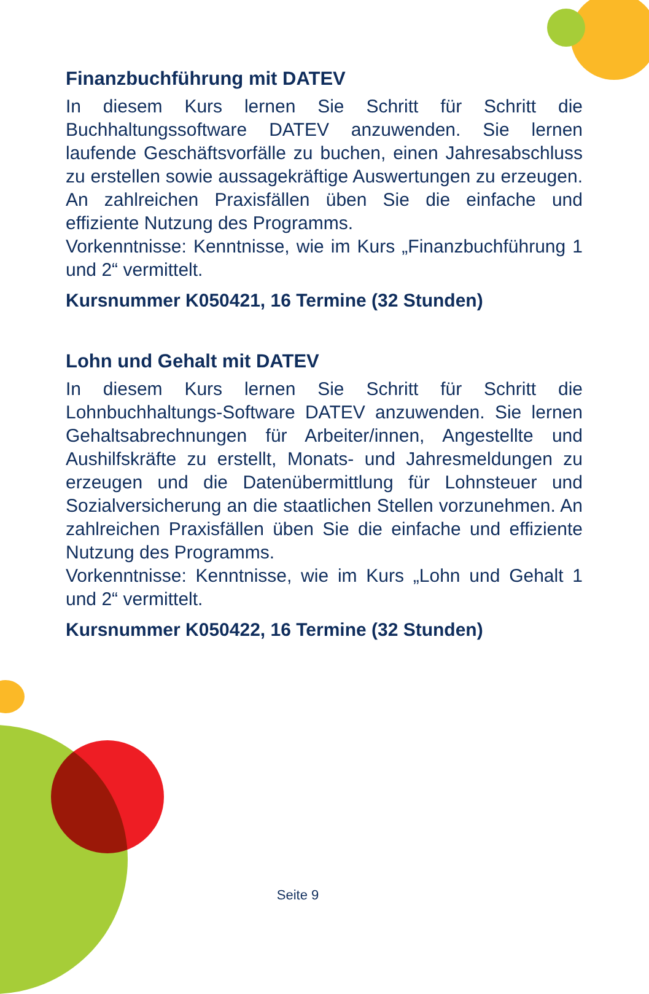Finanzbuchführung mit DATEV
In diesem Kurs lernen Sie Schritt für Schritt die Buchhaltungssoftware DATEV anzuwenden. Sie lernen laufende Geschäftsvorfälle zu buchen, einen Jahresabschluss zu erstellen sowie aussagekräftige Auswertungen zu erzeugen. An zahlreichen Praxisfällen üben Sie die einfache und effiziente Nutzung des Programms.
Vorkenntnisse: Kenntnisse, wie im Kurs „Finanzbuchführung 1 und 2“ vermittelt.
Kursnummer K050421, 16 Termine (32 Stunden)
Lohn und Gehalt mit DATEV
In diesem Kurs lernen Sie Schritt für Schritt die Lohnbuchhaltungs-Software DATEV anzuwenden. Sie lernen Gehaltsabrechnungen für Arbeiter/innen, Angestellte und Aushilfskräfte zu erstellt, Monats- und Jahresmeldungen zu erzeugen und die Datenübermittlung für Lohnsteuer und Sozialversicherung an die staatlichen Stellen vorzunehmen. An zahlreichen Praxisfällen üben Sie die einfache und effiziente Nutzung des Programms.
Vorkenntnisse: Kenntnisse, wie im Kurs „Lohn und Gehalt 1 und 2“ vermittelt.
Kursnummer K050422, 16 Termine (32 Stunden)
Seite 9